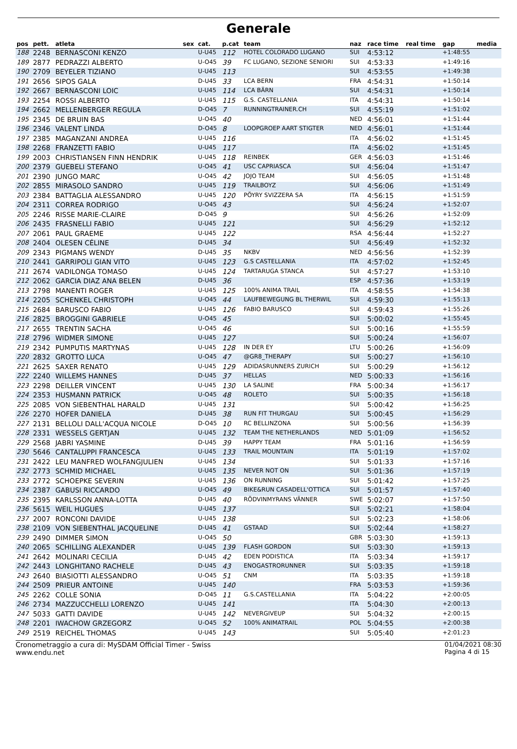Generale
| pos | pett. | atleta | sex | cat. | p.cat | team | naz | race time | real time | gap | media |
| --- | --- | --- | --- | --- | --- | --- | --- | --- | --- | --- | --- |
| 188 | 2248 | BERNASCONI KENZO | | U-U45 | 112 | HOTEL COLORADO LUGANO | SUI | 4:53:12 | | +1:48:55 | |
| 189 | 2877 | PEDRAZZI ALBERTO | | U-O45 | 39 | FC LUGANO, SEZIONE SENIORI | SUI | 4:53:33 | | +1:49:16 | |
| 190 | 2709 | BEYELER TIZIANO | | U-U45 | 113 | | SUI | 4:53:55 | | +1:49:38 | |
| 191 | 2656 | SIPOS GALA | | D-U45 | 33 | LCA BERN | FRA | 4:54:31 | | +1:50:14 | |
| 192 | 2667 | BERNASCONI LOIC | | U-U45 | 114 | LCA BÄRN | SUI | 4:54:31 | | +1:50:14 | |
| 193 | 2254 | ROSSI ALBERTO | | U-U45 | 115 | G.S. CASTELLANIA | ITA | 4:54:31 | | +1:50:14 | |
| 194 | 2662 | MELLENBERGER REGULA | | D-O45 | 7 | RUNNINGTRAINER.CH | SUI | 4:55:19 | | +1:51:02 | |
| 195 | 2345 | DE BRUIN BAS | | U-O45 | 40 | | NED | 4:56:01 | | +1:51:44 | |
| 196 | 2346 | VALENT LINDA | | D-O45 | 8 | LOOPGROEP AART STIGTER | NED | 4:56:01 | | +1:51:44 | |
| 197 | 2385 | MAGANZANI ANDREA | | U-U45 | 116 | | ITA | 4:56:02 | | +1:51:45 | |
| 198 | 2268 | FRANZETTI FABIO | | U-U45 | 117 | | ITA | 4:56:02 | | +1:51:45 | |
| 199 | 2003 | CHRISTIANSEN FINN HENDRIK | | U-U45 | 118 | REINBEK | GER | 4:56:03 | | +1:51:46 | |
| 200 | 2379 | GUEBELI STEFANO | | U-O45 | 41 | USC CAPRIASCA | SUI | 4:56:04 | | +1:51:47 | |
| 201 | 2390 | JUNGO MARC | | U-O45 | 42 | JOJO TEAM | SUI | 4:56:05 | | +1:51:48 | |
| 202 | 2855 | MIRASOLO SANDRO | | U-U45 | 119 | TRAILBOYZ | SUI | 4:56:06 | | +1:51:49 | |
| 203 | 2384 | BATTAGLIA ALESSANDRO | | U-U45 | 120 | PÖYRY SVIZZERA SA | ITA | 4:56:15 | | +1:51:59 | |
| 204 | 2311 | CORREA RODRIGO | | U-O45 | 43 | | SUI | 4:56:24 | | +1:52:07 | |
| 205 | 2246 | RISSE MARIE-CLAIRE | | D-O45 | 9 | | SUI | 4:56:26 | | +1:52:09 | |
| 206 | 2435 | FRASNELLI FABIO | | U-U45 | 121 | | SUI | 4:56:29 | | +1:52:12 | |
| 207 | 2061 | PAUL GRAEME | | U-U45 | 122 | | RSA | 4:56:44 | | +1:52:27 | |
| 208 | 2404 | OLESEN CÉLINE | | D-U45 | 34 | | SUI | 4:56:49 | | +1:52:32 | |
| 209 | 2343 | PIGMANS WENDY | | D-U45 | 35 | NKBV | NED | 4:56:56 | | +1:52:39 | |
| 210 | 2441 | GARRIPOLI GIAN VITO | | U-U45 | 123 | G.S CASTELLANIA | ITA | 4:57:02 | | +1:52:45 | |
| 211 | 2674 | VADILONGA TOMASO | | U-U45 | 124 | TARTARUGA STANCA | SUI | 4:57:27 | | +1:53:10 | |
| 212 | 2062 | GARCIA DIAZ ANA BELEN | | D-U45 | 36 | | ESP | 4:57:36 | | +1:53:19 | |
| 213 | 2798 | MANENTI ROGER | | U-U45 | 125 | 100% ANIMA TRAIL | ITA | 4:58:55 | | +1:54:38 | |
| 214 | 2205 | SCHENKEL CHRISTOPH | | U-O45 | 44 | LAUFBEWEGUNG BL THERWIL | SUI | 4:59:30 | | +1:55:13 | |
| 215 | 2684 | BARUSCO FABIO | | U-U45 | 126 | FABIO BARUSCO | SUI | 4:59:43 | | +1:55:26 | |
| 216 | 2825 | BROGGINI GABRIELE | | U-O45 | 45 | | SUI | 5:00:02 | | +1:55:45 | |
| 217 | 2655 | TRENTIN SACHA | | U-O45 | 46 | | SUI | 5:00:16 | | +1:55:59 | |
| 218 | 2796 | WIDMER SIMONE | | U-U45 | 127 | | SUI | 5:00:24 | | +1:56:07 | |
| 219 | 2342 | PUMPUTIS MARTYNAS | | U-U45 | 128 | IN DER EY | LTU | 5:00:26 | | +1:56:09 | |
| 220 | 2832 | GROTTO LUCA | | U-O45 | 47 | @GR8_THERAPY | SUI | 5:00:27 | | +1:56:10 | |
| 221 | 2625 | SAXER RENATO | | U-U45 | 129 | ADIDASRUNNERS ZURICH | SUI | 5:00:29 | | +1:56:12 | |
| 222 | 2240 | WILLEMS HANNES | | D-U45 | 37 | HELLAS | NED | 5:00:33 | | +1:56:16 | |
| 223 | 2298 | DEILLER VINCENT | | U-U45 | 130 | LA SALINE | FRA | 5:00:34 | | +1:56:17 | |
| 224 | 2353 | HUSMANN PATRICK | | U-O45 | 48 | ROLETO | SUI | 5:00:35 | | +1:56:18 | |
| 225 | 2085 | VON SIEBENTHAL HARALD | | U-U45 | 131 | | SUI | 5:00:42 | | +1:56:25 | |
| 226 | 2270 | HOFER DANIELA | | D-U45 | 38 | RUN FIT THURGAU | SUI | 5:00:45 | | +1:56:29 | |
| 227 | 2131 | BELLOLI DALL'ACQUA NICOLE | | D-O45 | 10 | RC BELLINZONA | SUI | 5:00:56 | | +1:56:39 | |
| 228 | 2331 | WESSELS GERTJAN | | U-U45 | 132 | TEAM THE NETHERLANDS | NED | 5:01:09 | | +1:56:52 | |
| 229 | 2568 | JABRI YASMINE | | D-U45 | 39 | HAPPY TEAM | FRA | 5:01:16 | | +1:56:59 | |
| 230 | 5646 | CANTALUPPI FRANCESCA | | U-U45 | 133 | TRAIL MOUNTAIN | ITA | 5:01:19 | | +1:57:02 | |
| 231 | 2422 | LEU MANFRED WOLFANGJULIEN | | U-U45 | 134 | | SUI | 5:01:33 | | +1:57:16 | |
| 232 | 2773 | SCHMID MICHAEL | | U-U45 | 135 | NEVER NOT ON | SUI | 5:01:36 | | +1:57:19 | |
| 233 | 2772 | SCHOEPKE SEVERIN | | U-U45 | 136 | ON RUNNING | SUI | 5:01:42 | | +1:57:25 | |
| 234 | 2387 | GABUSI RICCARDO | | U-O45 | 49 | BIKE&RUN CASADELL'OTTICA | SUI | 5:01:57 | | +1:57:40 | |
| 235 | 2395 | KARLSSON ANNA-LOTTA | | D-U45 | 40 | RÖDVINMYRANS VÄNNER | SWE | 5:02:07 | | +1:57:50 | |
| 236 | 5615 | WEIL HUGUES | | U-U45 | 137 | | SUI | 5:02:21 | | +1:58:04 | |
| 237 | 2007 | RONCONI DAVIDE | | U-U45 | 138 | | SUI | 5:02:23 | | +1:58:06 | |
| 238 | 2109 | VON SIEBENTHAL JACQUELINE | | D-U45 | 41 | GSTAAD | SUI | 5:02:44 | | +1:58:27 | |
| 239 | 2490 | DIMMER SIMON | | U-O45 | 50 | | GBR | 5:03:30 | | +1:59:13 | |
| 240 | 2065 | SCHILLING ALEXANDER | | U-U45 | 139 | FLASH GORDON | SUI | 5:03:30 | | +1:59:13 | |
| 241 | 2642 | MOLINARI CECILIA | | D-U45 | 42 | EDEN PODISTICA | ITA | 5:03:34 | | +1:59:17 | |
| 242 | 2443 | LONGHITANO RACHELE | | D-U45 | 43 | ENOGASTRORUNNER | SUI | 5:03:35 | | +1:59:18 | |
| 243 | 2640 | BIASIOTTI ALESSANDRO | | U-O45 | 51 | CNM | ITA | 5:03:35 | | +1:59:18 | |
| 244 | 2509 | PRIEUR ANTOINE | | U-U45 | 140 | | FRA | 5:03:53 | | +1:59:36 | |
| 245 | 2262 | COLLE SONIA | | D-O45 | 11 | G.S.CASTELLANIA | ITA | 5:04:22 | | +2:00:05 | |
| 246 | 2734 | MAZZUCCHELLI LORENZO | | U-U45 | 141 | | ITA | 5:04:30 | | +2:00:13 | |
| 247 | 5033 | GATTI DAVIDE | | U-U45 | 142 | NEVERGIVEUP | SUI | 5:04:32 | | +2:00:15 | |
| 248 | 2201 | IWACHOW GRZEGORZ | | U-O45 | 52 | 100% ANIMATRAIL | POL | 5:04:55 | | +2:00:38 | |
| 249 | 2519 | REICHEL THOMAS | | U-U45 | 143 | | SUI | 5:05:40 | | +2:01:23 | |
Cronometraggio a cura di: MySDAM Official Timer - Swiss
www.endu.net
01/04/2021 08:30
Pagina 4 di 15